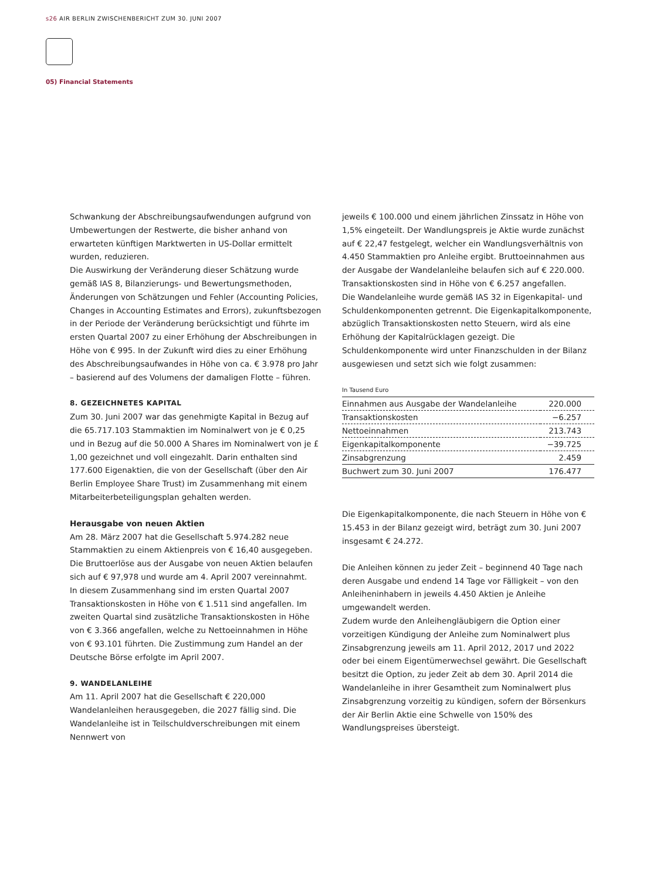s26 AIR BERLIN ZWISCHENBERICHT ZUM 30. JUNI 2007
05) Financial Statements
Schwankung der Abschreibungsaufwendungen aufgrund von Umbewertungen der Restwerte, die bisher anhand von erwarteten künftigen Marktwerten in US-Dollar ermittelt wurden, reduzieren.
Die Auswirkung der Veränderung dieser Schätzung wurde gemäß IAS 8, Bilanzierungs- und Bewertungsmethoden, Änderungen von Schätzungen und Fehler (Accounting Policies, Changes in Accounting Estimates and Errors), zukunftsbezogen in der Periode der Veränderung berücksichtigt und führte im ersten Quartal 2007 zu einer Erhöhung der Abschreibungen in Höhe von € 995. In der Zukunft wird dies zu einer Erhöhung des Abschreibungsaufwandes in Höhe von ca. € 3.978 pro Jahr – basierend auf des Volumens der damaligen Flotte – führen.
8. GEZEICHNETES KAPITAL
Zum 30. Juni 2007 war das genehmigte Kapital in Bezug auf die 65.717.103 Stammaktien im Nominalwert von je € 0,25 und in Bezug auf die 50.000 A Shares im Nominalwert von je £ 1,00 gezeichnet und voll eingezahlt. Darin enthalten sind 177.600 Eigenaktien, die von der Gesellschaft (über den Air Berlin Employee Share Trust) im Zusammenhang mit einem Mitarbeiterbeteiligungsplan gehalten werden.
Herausgabe von neuen Aktien
Am 28. März 2007 hat die Gesellschaft 5.974.282 neue Stammaktien zu einem Aktienpreis von € 16,40 ausgegeben. Die Bruttoerlöse aus der Ausgabe von neuen Aktien belaufen sich auf € 97,978 und wurde am 4. April 2007 vereinnahmt.
In diesem Zusammenhang sind im ersten Quartal 2007 Transaktionskosten in Höhe von € 1.511 sind angefallen. Im zweiten Quartal sind zusätzliche Transaktionskosten in Höhe von € 3.366 angefallen, welche zu Nettoeinnahmen in Höhe von € 93.101 führten. Die Zustimmung zum Handel an der Deutsche Börse erfolgte im April 2007.
9. WANDELANLEIHE
Am 11. April 2007 hat die Gesellschaft € 220,000 Wandelanleihen herausgegeben, die 2027 fällig sind. Die Wandelanleihe ist in Teilschuldverschreibungen mit einem Nennwert von
jeweils € 100.000 und einem jährlichen Zinssatz in Höhe von 1,5% eingeteilt. Der Wandlungspreis je Aktie wurde zunächst auf € 22,47 festgelegt, welcher ein Wandlungsverhältnis von 4.450 Stammaktien pro Anleihe ergibt. Bruttoeinnahmen aus der Ausgabe der Wandelanleihe belaufen sich auf € 220.000. Transaktionskosten sind in Höhe von € 6.257 angefallen.
Die Wandelanleihe wurde gemäß IAS 32 in Eigenkapital- und Schuldenkomponenten getrennt. Die Eigenkapitalkomponente, abzüglich Transaktionskosten netto Steuern, wird als eine Erhöhung der Kapitalrücklagen gezeigt. Die Schuldenkomponente wird unter Finanzschulden in der Bilanz ausgewiesen und setzt sich wie folgt zusammen:
In Tausend Euro
| Einnahmen aus Ausgabe der Wandelanleihe | 220.000 |
| Transaktionskosten | −6.257 |
| Nettoeinnahmen | 213.743 |
| Eigenkapitalkomponente | −39.725 |
| Zinsabgrenzung | 2.459 |
| Buchwert zum 30. Juni 2007 | 176.477 |
Die Eigenkapitalkomponente, die nach Steuern in Höhe von € 15.453 in der Bilanz gezeigt wird, beträgt zum 30. Juni 2007 insgesamt € 24.272.
Die Anleihen können zu jeder Zeit – beginnend 40 Tage nach deren Ausgabe und endend 14 Tage vor Fälligkeit – von den Anleiheninhabern in jeweils 4.450 Aktien je Anleihe umgewandelt werden.
Zudem wurde den Anleihengläubigern die Option einer vorzeitigen Kündigung der Anleihe zum Nominalwert plus Zinsabgrenzung jeweils am 11. April 2012, 2017 und 2022 oder bei einem Eigentümerwechsel gewährt. Die Gesellschaft besitzt die Option, zu jeder Zeit ab dem 30. April 2014 die Wandelanleihe in ihrer Gesamtheit zum Nominalwert plus Zinsabgrenzung vorzeitig zu kündigen, sofern der Börsenkurs der Air Berlin Aktie eine Schwelle von 150% des Wandlungspreises übersteigt.